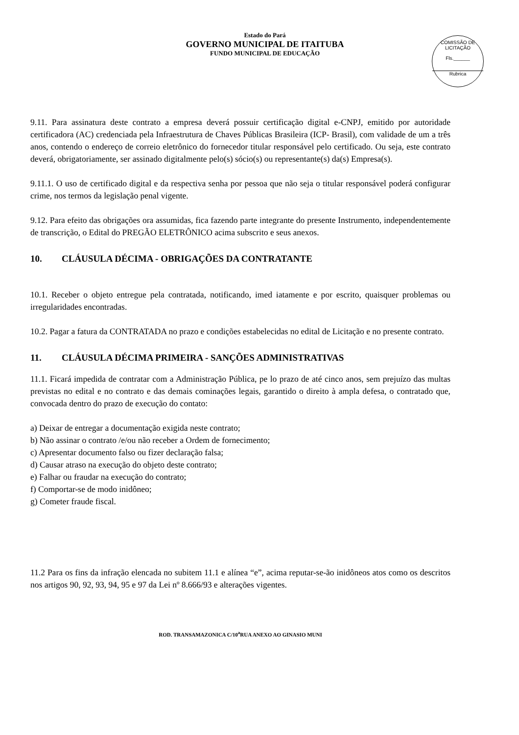Estado do Pará
GOVERNO MUNICIPAL DE ITAITUBA
FUNDO MUNICIPAL DE EDUCAÇÃO
COMISSÃO DE LICITAÇÃO
Fls.______
Rubrica
9.11. Para assinatura deste contrato a empresa deverá possuir certificação digital e-CNPJ, emitido por autoridade certificadora (AC) credenciada pela Infraestrutura de Chaves Públicas Brasileira (ICP- Brasil), com validade de um a três anos, contendo o endereço de correio eletrônico do fornecedor titular responsável pelo certificado. Ou seja, este contrato deverá, obrigatoriamente, ser assinado digitalmente pelo(s) sócio(s) ou representante(s) da(s) Empresa(s).
9.11.1. O uso de certificado digital e da respectiva senha por pessoa que não seja o titular responsável poderá configurar crime, nos termos da legislação penal vigente.
9.12. Para efeito das obrigações ora assumidas, fica fazendo parte integrante do presente Instrumento, independentemente de transcrição, o Edital do PREGÃO ELETRÔNICO acima subscrito e seus anexos.
10. CLÁUSULA DÉCIMA - OBRIGAÇÕES DA CONTRATANTE
10.1. Receber o objeto entregue pela contratada, notificando, imed iatamente e por escrito, quaisquer problemas ou irregularidades encontradas.
10.2. Pagar a fatura da CONTRATADA no prazo e condições estabelecidas no edital de Licitação e no presente contrato.
11. CLÁUSULA DÉCIMA PRIMEIRA - SANÇÕES ADMINISTRATIVAS
11.1. Ficará impedida de contratar com a Administração Pública, pe lo prazo de até cinco anos, sem prejuízo das multas previstas no edital e no contrato e das demais cominações legais, garantido o direito à ampla defesa, o contratado que, convocada dentro do prazo de execução do contato:
a) Deixar de entregar a documentação exigida neste contrato;
b) Não assinar o contrato /e/ou não receber a Ordem de fornecimento;
c) Apresentar documento falso ou fizer declaração falsa;
d) Causar atraso na execução do objeto deste contrato;
e) Falhar ou fraudar na execução do contrato;
f) Comportar-se de modo inidôneo;
g) Cometer fraude fiscal.
11.2 Para os fins da infração elencada no subitem 11.1 e alínea “e”, acima reputar-se-ão inidôneos atos como os descritos nos artigos 90, 92, 93, 94, 95 e 97 da Lei nº 8.666/93 e alterações vigentes.
ROD. TRANSAMAZONICA C/10<sup>a</sup>RUA ANEXO AO GINASIO MUNI